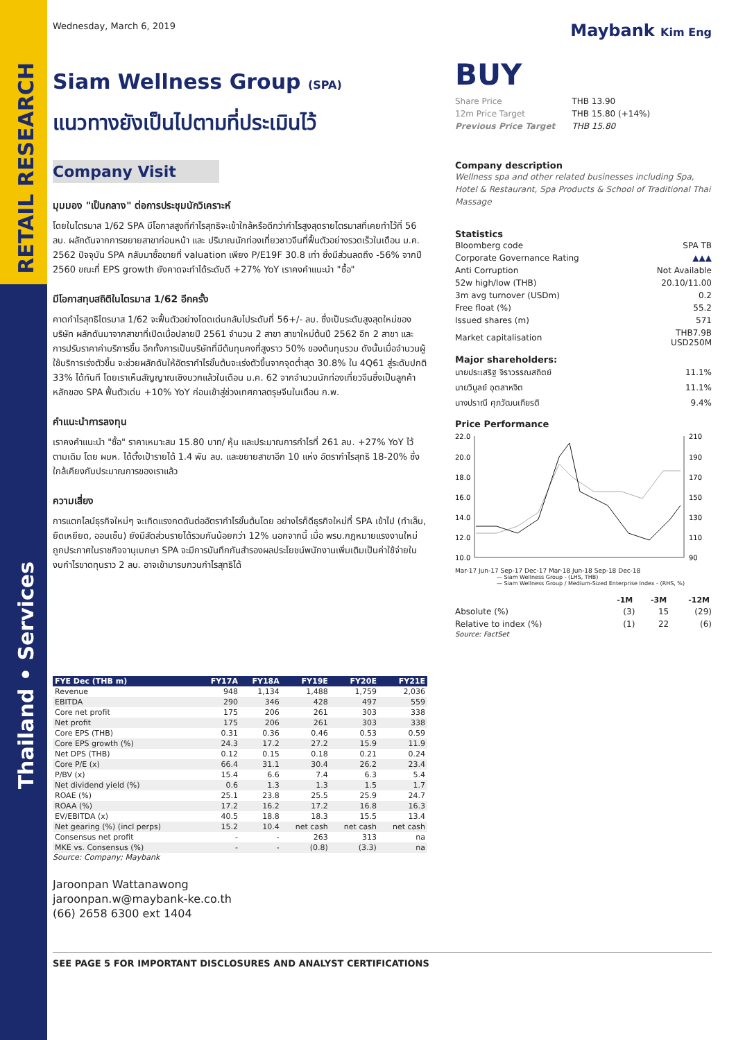RETAIL RESEARCH
Thailand • Services
Wednesday, March 6, 2019
Siam Wellness Group (SPA)
แนวทางยังเป็นไปตามที่ประเมินไว้
Company Visit
มุมมอง "เป็นกลาง" ต่อการประชุมนักวิเคราะห์
โดยในไตรมาส 1/62 SPA มีโอกาสสูงที่กำไรสุทธิจะเข้าใกล้หรือดีกว่ากำไรสูงสุดรายไตรมาสที่เคยทำไว้ที่ 56 ลบ. ผลักดันจากการขยายสาขาก่อนหน้า และ ปริมาณนักท่องเที่ยวชาวจีนที่ฟื้นตัวอย่างรวดเร็วในเดือน ม.ค. 2562 ปัจจุบัน SPA กลับมาซื้อขายที่ valuation เพียง P/E19F 30.8 เท่า ซึ่งมีส่วนลดถึง -56% จากปี 2560 ขณะที่ EPS growth ยังคาดจะทำได้ระดับดี +27% YoY เราคงคำแนะนำ "ซื้อ"
มีโอกาสทุบสถิติในไตรมาส 1/62 อีกครั้ง
คาดกำไรสุทธิไตรมาส 1/62 จะฟื้นตัวอย่างโดดเด่นกลับไประดับที่ 56+/- ลบ. ซึ่งเป็นระดับสูงสุดใหม่ของบริษัท ผลักดันมาจากสาขาที่เปิดเมื่อปลายปี 2561 จำนวน 2 สาขา สาขาใหม่ต้นปี 2562 อีก 2 สาขา และ การปรับราคาค่าบริการขึ้น อีกทั้งการเป็นบริษัทที่มีต้นทุนคงที่สูงราว 50% ของต้นทุนรวม ดังนั้นเมื่อจำนวนผู้ใช้บริการเร่งตัวขึ้น จะช่วยผลักดันให้อัตรากำไรขั้นต้นจะเร่งตัวขึ้นจากจุดต่ำสุด 30.8% ใน 4Q61 สู่ระดับปกติ 33% ได้ทันที โดยเราเห็นสัญญาณเชิงบวกแล้วในเดือน ม.ค. 62 จากจำนวนนักท่องเที่ยวจีนซึ่งเป็นลูกค้าหลักของ SPA ฟื้นตัวเด่น +10% YoY ก่อนเข้าสู่ช่วงเทศกาลตรุษจีนในเดือน ก.พ.
คำแนะนำการลงทุน
เราคงคำแนะนำ "ซื้อ" ราคาเหมาะสม 15.80 บาท/ หุ้น และประมาณการกำไรที่ 261 ลบ. +27% YoY ไว้ตามเดิม โดย ผบห. ได้ตั้งเป้ารายได้ 1.4 พัน ลบ. และขยายสาขาอีก 10 แห่ง อัตรากำไรสุทธิ 18-20% ซึ่งใกล้เคียงกับประมาณการของเราแล้ว
ความเสี่ยง
การแตกไลน์ธุรกิจใหม่ๆ จะเกิดแรงกดดันต่ออัตรากำไรขั้นต้นโดย อย่างไรก็ดีธุรกิจใหม่ที่ SPA เข้าไป (ทำเล็บ, ยืดเหยียด, ออนเซ็น) ยังมีสัดส่วนรายได้รวมกันน้อยกว่า 12% นอกจากนี้ เมื่อ พรบ.กฎหมายแรงงานใหม่ถูกประกาศในราชกิจจานุเบกษา SPA จะมีการบันทึกกันสำรองผลประโยชน์พนักงานเพิ่มเติมเป็นค่าใช้จ่ายในงบกำไรขาดทุนราว 2 ลบ. อาจเข้ามารบกวนกำไรสุทธิได้
| FYE Dec (THB m) | FY17A | FY18A | FY19E | FY20E | FY21E |
| --- | --- | --- | --- | --- | --- |
| Revenue | 948 | 1,134 | 1,488 | 1,759 | 2,036 |
| EBITDA | 290 | 346 | 428 | 497 | 559 |
| Core net profit | 175 | 206 | 261 | 303 | 338 |
| Net profit | 175 | 206 | 261 | 303 | 338 |
| Core EPS (THB) | 0.31 | 0.36 | 0.46 | 0.53 | 0.59 |
| Core EPS growth (%) | 24.3 | 17.2 | 27.2 | 15.9 | 11.9 |
| Net DPS (THB) | 0.12 | 0.15 | 0.18 | 0.21 | 0.24 |
| Core P/E (x) | 66.4 | 31.1 | 30.4 | 26.2 | 23.4 |
| P/BV (x) | 15.4 | 6.6 | 7.4 | 6.3 | 5.4 |
| Net dividend yield (%) | 0.6 | 1.3 | 1.3 | 1.5 | 1.7 |
| ROAE (%) | 25.1 | 23.8 | 25.5 | 25.9 | 24.7 |
| ROAA (%) | 17.2 | 16.2 | 17.2 | 16.8 | 16.3 |
| EV/EBITDA (x) | 40.5 | 18.8 | 18.3 | 15.5 | 13.4 |
| Net gearing (%) (incl perps) | 15.2 | 10.4 | net cash | net cash | net cash |
| Consensus net profit | - | - | 263 | 313 | na |
| MKE vs. Consensus (%) | - | - | (0.8) | (3.3) | na |
Source: Company; Maybank
Jaroonpan Wattanawong
jaroonpan.w@maybank-ke.co.th
(66) 2658 6300 ext 1404
SEE PAGE 5 FOR IMPORTANT DISCLOSURES AND ANALYST CERTIFICATIONS
Maybank Kim Eng
BUY
| Share Price | THB 13.90 |
| 12m Price Target | THB 15.80 (+14%) |
| Previous Price Target | THB 15.80 |
Company description
Wellness spa and other related businesses including Spa, Hotel & Restaurant, Spa Products & School of Traditional Thai Massage
Statistics
| Bloomberg code | SPA TB |
| Corporate Governance Rating | ▲▲▲ |
| Anti Corruption | Not Available |
| 52w high/low (THB) | 20.10/11.00 |
| 3m avg turnover (USDm) | 0.2 |
| Free float (%) | 55.2 |
| Issued shares (m) | 571 |
| Market capitalisation | THB7.9B USD250M |
Major shareholders:
| นายประเสริฐ จิราวรรณสถิตย์ | 11.1% |
| นายวิบูลย์ อุตสาหจิต | 11.1% |
| นางปราณี ศุภวัฒนเกียรติ | 9.4% |
Price Performance
22.0
20.0
18.0
16.0
14.0
12.0
10.0
210
190
170
150
130
110
90
Mar-17 Jun-17 Sep-17 Dec-17 Mar-18 Jun-18 Sep-18 Dec-18
— Siam Wellness Group - (LHS, THB)
— Siam Wellness Group / Medium-Sized Enterprise Index - (RHS, %)
| | -1M | -3M | -12M |
| --- | --- | --- | --- |
| Absolute (%) | (3) | 15 | (29) |
| Relative to index (%) | (1) | 22 | (6) |
Source: FactSet